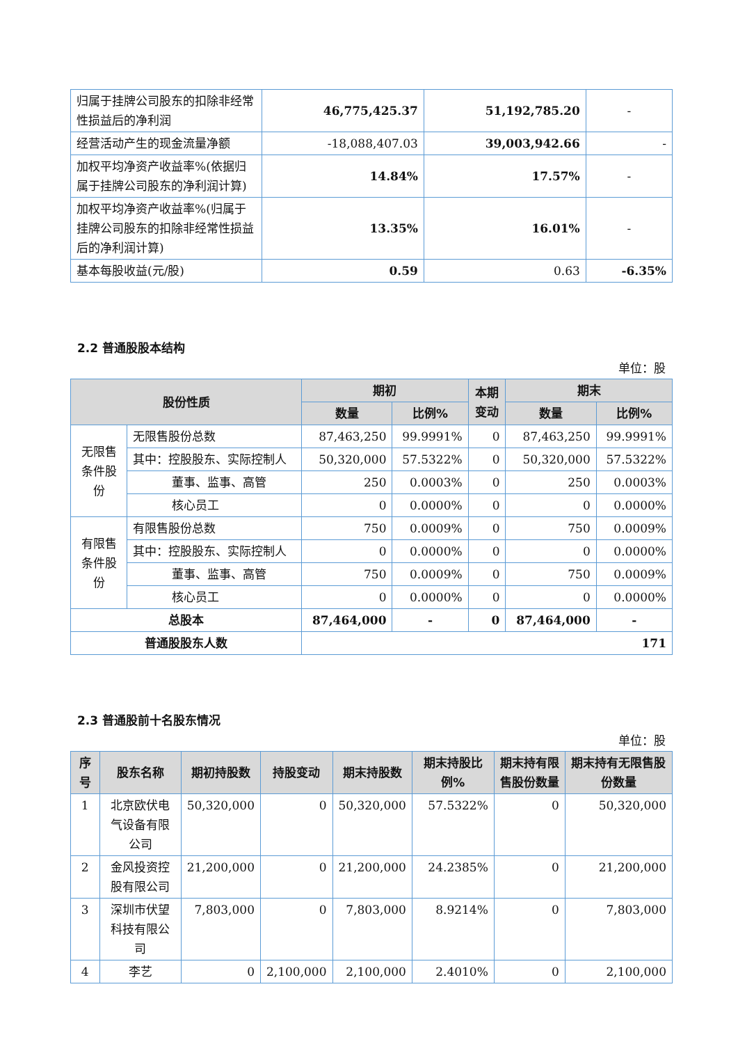| 归属于挂牌公司股东的扣除非经常性损益后的净利润 | 46,775,425.37 | 51,192,785.20 | - |
| 经营活动产生的现金流量净额 | -18,088,407.03 | 39,003,942.66 | - |
| 加权平均净资产收益率%(依据归属于挂牌公司股东的净利润计算) | 14.84% | 17.57% | - |
| 加权平均净资产收益率%(归属于挂牌公司股东的扣除非经常性损益后的净利润计算) | 13.35% | 16.01% | - |
| 基本每股收益(元/股) | 0.59 | 0.63 | -6.35% |
2.2 普通股股本结构
单位：股
| 股份性质 | | 期初 | | 本期 变动 | 期末 | |
| --- | --- | --- | --- | --- | --- | --- |
| | | 数量 | 比例% | | 数量 | 比例% |
| 无限售条件股份 | 无限售股份总数 | 87,463,250 | 99.9991% | 0 | 87,463,250 | 99.9991% |
| | 其中：控股股东、实际控制人 | 50,320,000 | 57.5322% | 0 | 50,320,000 | 57.5322% |
| | 董事、监事、高管 | 250 | 0.0003% | 0 | 250 | 0.0003% |
| | 核心员工 | 0 | 0.0000% | 0 | 0 | 0.0000% |
| 有限售条件股份 | 有限售股份总数 | 750 | 0.0009% | 0 | 750 | 0.0009% |
| | 其中：控股股东、实际控制人 | 0 | 0.0000% | 0 | 0 | 0.0000% |
| | 董事、监事、高管 | 750 | 0.0009% | 0 | 750 | 0.0009% |
| | 核心员工 | 0 | 0.0000% | 0 | 0 | 0.0000% |
| 总股本 | | 87,464,000 | - | 0 | 87,464,000 | - |
| 普通股股东人数 | | 171 | | | | |
2.3 普通股前十名股东情况
单位：股
| 序号 | 股东名称 | 期初持股数 | 持股变动 | 期末持股数 | 期末持股比例% | 期末持有限售股份数量 | 期末持有无限售股份数量 |
| --- | --- | --- | --- | --- | --- | --- | --- |
| 1 | 北京欧伏电气设备有限公司 | 50,320,000 | 0 | 50,320,000 | 57.5322% | 0 | 50,320,000 |
| 2 | 金风投资控股有限公司 | 21,200,000 | 0 | 21,200,000 | 24.2385% | 0 | 21,200,000 |
| 3 | 深圳市伏望科技有限公司 | 7,803,000 | 0 | 7,803,000 | 8.9214% | 0 | 7,803,000 |
| 4 | 李艺 | 0 | 2,100,000 | 2,100,000 | 2.4010% | 0 | 2,100,000 |